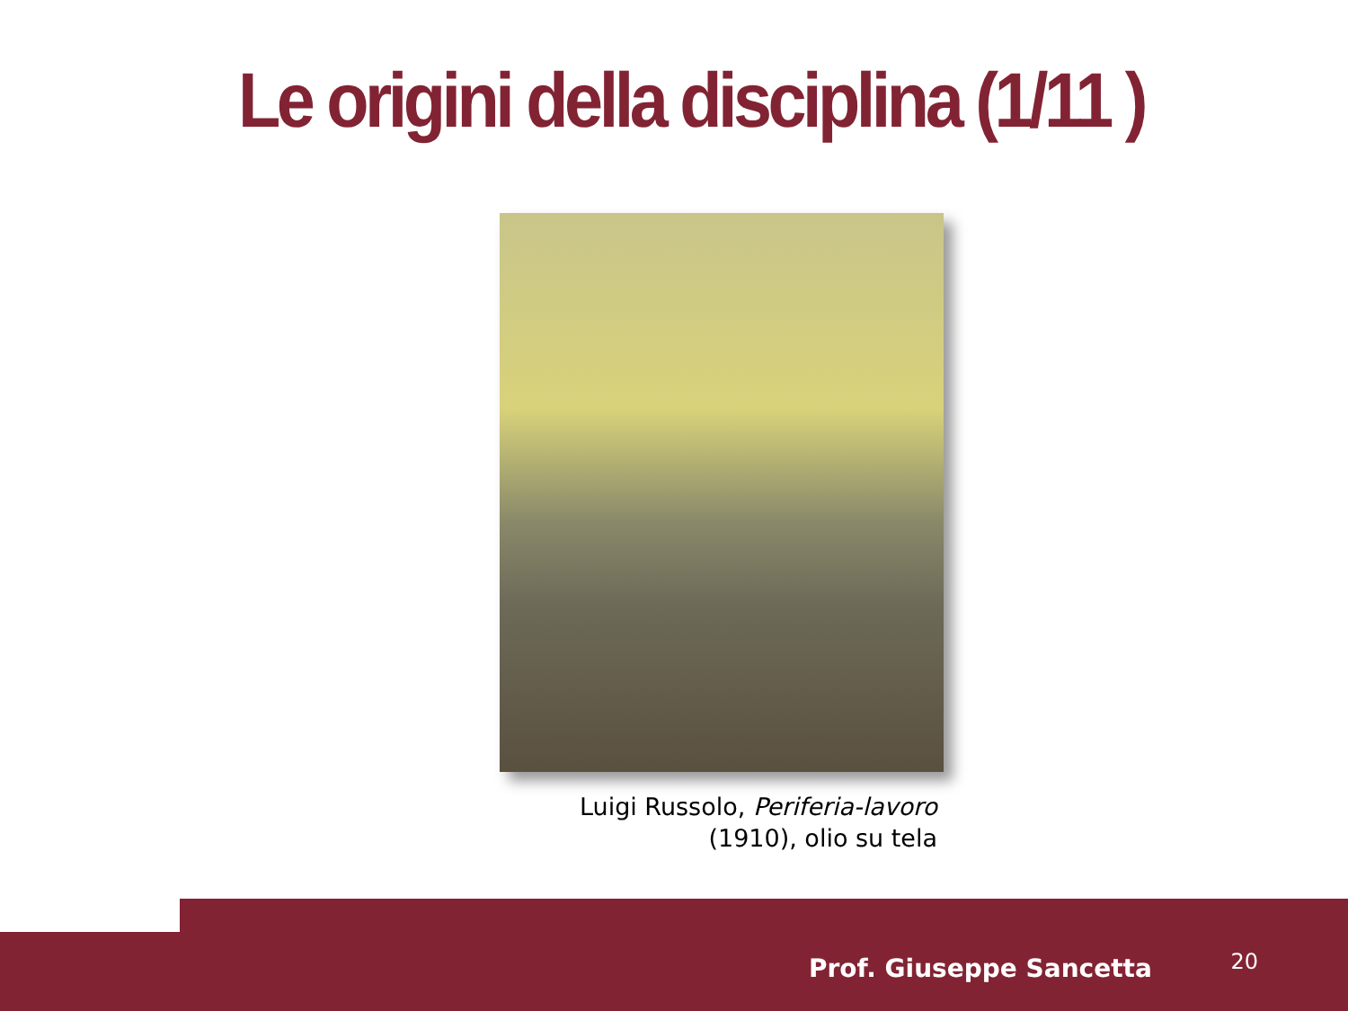Le origini della disciplina (1/11 )
Luigi Russolo, Periferia-lavoro
(1910), olio su tela
Prof. Giuseppe Sancetta 20